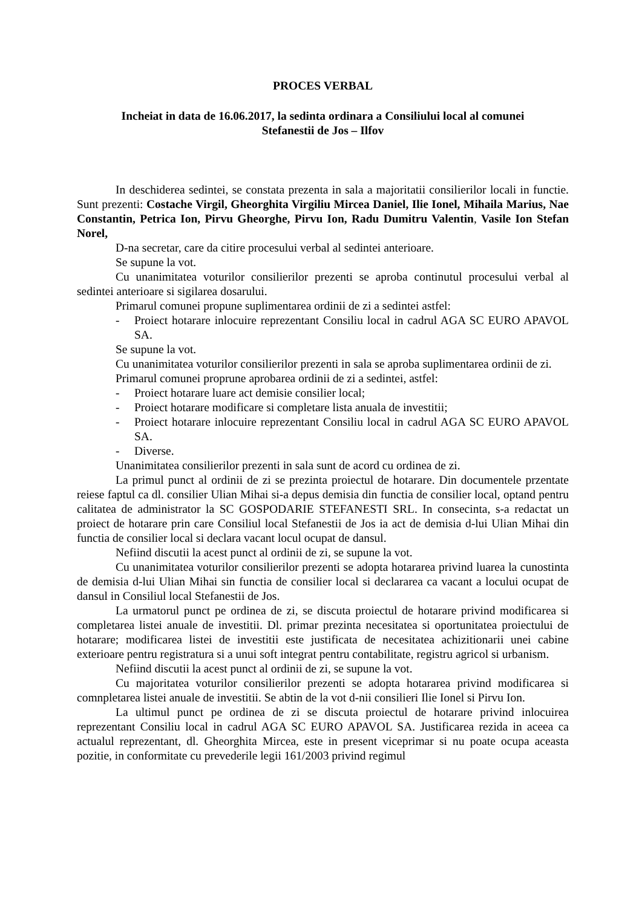PROCES VERBAL
Incheiat in data de 16.06.2017, la sedinta ordinara a Consiliului local al comunei
Stefanestii de Jos – Ilfov
In deschiderea sedintei, se constata prezenta in sala a majoritatii consilierilor locali in functie. Sunt prezenti: Costache Virgil, Gheorghita Virgiliu Mircea Daniel, Ilie Ionel, Mihaila Marius, Nae Constantin, Petrica Ion, Pirvu Gheorghe, Pirvu Ion, Radu Dumitru Valentin, Vasile Ion Stefan Norel,
D-na secretar, care da citire procesului verbal al sedintei anterioare.
Se supune la vot.
Cu unanimitatea voturilor consilierilor prezenti se aproba continutul procesului verbal al sedintei anterioare si sigilarea dosarului.
Primarul comunei propune suplimentarea ordinii de zi a sedintei astfel:
- Proiect hotarare inlocuire reprezentant Consiliu local in cadrul AGA SC EURO APAVOL SA.
Se supune la vot.
Cu unanimitatea voturilor consilierilor prezenti in sala se aproba suplimentarea ordinii de zi.
Primarul comunei proprune aprobarea ordinii de zi a sedintei, astfel:
- Proiect hotarare luare act demisie consilier local;
- Proiect hotarare modificare si completare lista anuala de investitii;
- Proiect hotarare inlocuire reprezentant Consiliu local in cadrul AGA SC EURO APAVOL SA.
- Diverse.
Unanimitatea consilierilor prezenti in sala sunt de acord cu ordinea de zi.
La primul punct al ordinii de zi se prezinta proiectul de hotarare. Din documentele przentate reiese faptul ca dl. consilier Ulian Mihai si-a depus demisia din functia de consilier local, optand pentru calitatea de administrator la SC GOSPODARIE STEFANESTI SRL. In consecinta, s-a redactat un proiect de hotarare prin care Consiliul local Stefanestii de Jos ia act de demisia d-lui Ulian Mihai din functia de consilier local si declara vacant locul ocupat de dansul.
Nefiind discutii la acest punct al ordinii de zi, se supune la vot.
Cu unanimitatea voturilor consilierilor prezenti se adopta hotararea privind luarea la cunostinta de demisia d-lui Ulian Mihai sin functia de consilier local si declararea ca vacant a locului ocupat de dansul in Consiliul local Stefanestii de Jos.
La urmatorul punct pe ordinea de zi, se discuta proiectul de hotarare privind modificarea si completarea listei anuale de investitii. Dl. primar prezinta necesitatea si oportunitatea proiectului de hotarare; modificarea listei de investitii este justificata de necesitatea achizitionarii unei cabine exterioare pentru registratura si a unui soft integrat pentru contabilitate, registru agricol si urbanism.
Nefiind discutii la acest punct al ordinii de zi, se supune la vot.
Cu majoritatea voturilor consilierilor prezenti se adopta hotararea privind modificarea si comnpletarea listei anuale de investitii. Se abtin de la vot d-nii consilieri Ilie Ionel si Pirvu Ion.
La ultimul punct pe ordinea de zi se discuta proiectul de hotarare privind inlocuirea reprezentant Consiliu local in cadrul AGA SC EURO APAVOL SA. Justificarea rezida in aceea ca actualul reprezentant, dl. Gheorghita Mircea, este in present viceprimar si nu poate ocupa aceasta pozitie, in conformitate cu prevederile legii 161/2003 privind regimul